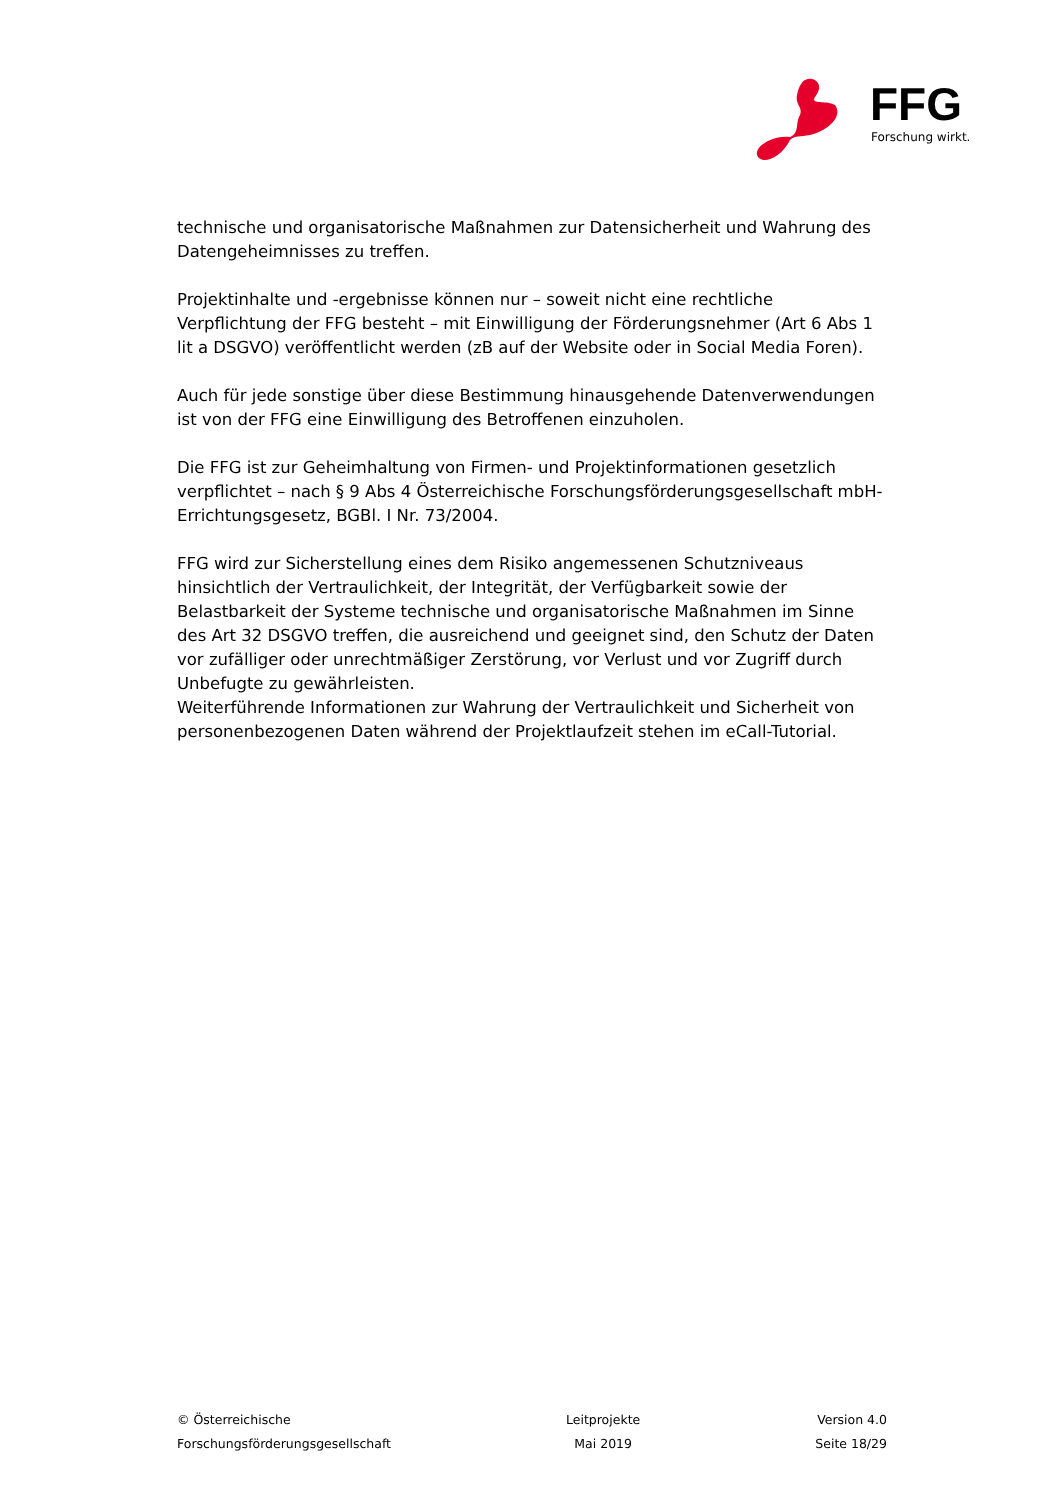FFG
Forschung wirkt.
technische und organisatorische Maßnahmen zur Datensicherheit und Wahrung des Datengeheimnisses zu treffen.
Projektinhalte und -ergebnisse können nur – soweit nicht eine rechtliche Verpflichtung der FFG besteht – mit Einwilligung der Förderungsnehmer (Art 6 Abs 1 lit a DSGVO) veröffentlicht werden (zB auf der Website oder in Social Media Foren).
Auch für jede sonstige über diese Bestimmung hinausgehende Datenverwendungen ist von der FFG eine Einwilligung des Betroffenen einzuholen.
Die FFG ist zur Geheimhaltung von Firmen- und Projektinformationen gesetzlich verpflichtet – nach § 9 Abs 4 Österreichische Forschungsförderungsgesellschaft mbH-Errichtungsgesetz, BGBl. I Nr. 73/2004.
FFG wird zur Sicherstellung eines dem Risiko angemessenen Schutzniveaus hinsichtlich der Vertraulichkeit, der Integrität, der Verfügbarkeit sowie der Belastbarkeit der Systeme technische und organisatorische Maßnahmen im Sinne des Art 32 DSGVO treffen, die ausreichend und geeignet sind, den Schutz der Daten vor zufälliger oder unrechtmäßiger Zerstörung, vor Verlust und vor Zugriff durch Unbefugte zu gewährleisten.
Weiterführende Informationen zur Wahrung der Vertraulichkeit und Sicherheit von personenbezogenen Daten während der Projektlaufzeit stehen im eCall-Tutorial.
© Österreichische
Forschungsförderungsgesellschaft
Leitprojekte
Mai 2019
Version 4.0
Seite 18/29